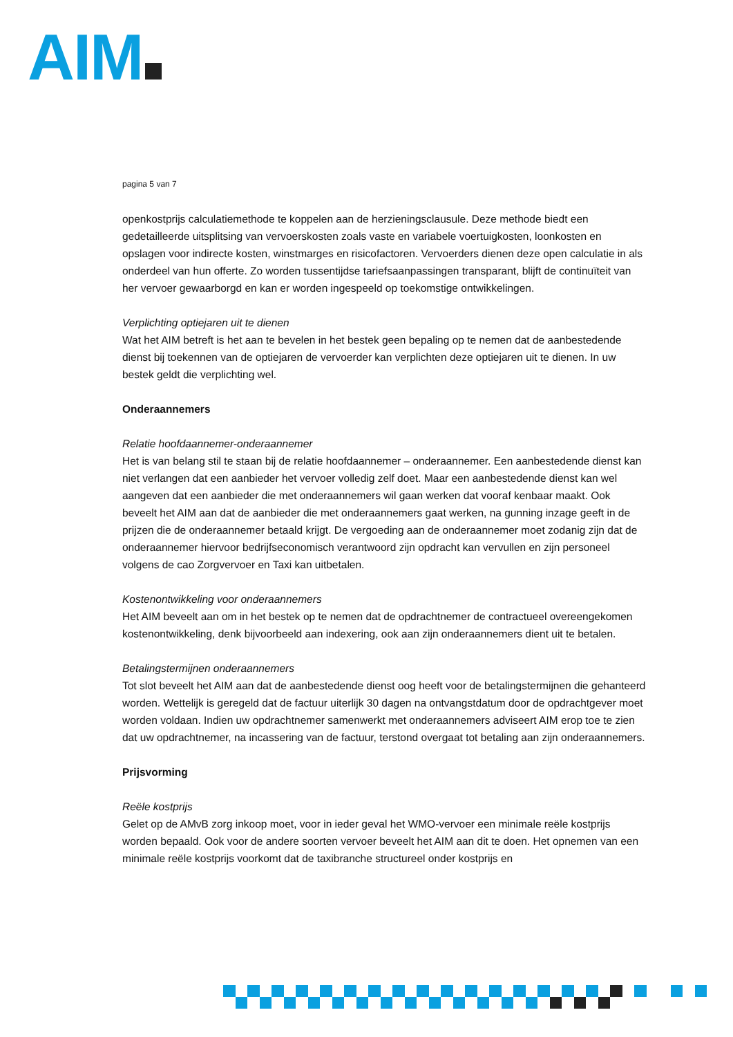AIM
pagina 5 van 7
openkostprijs calculatiemethode te koppelen aan de herzieningsclausule. Deze methode biedt een gedetailleerde uitsplitsing van vervoerskosten zoals vaste en variabele voertuigkosten, loonkosten en opslagen voor indirecte kosten, winstmarges en risicofactoren. Vervoerders dienen deze open calculatie in als onderdeel van hun offerte. Zo worden tussentijdse tariefsaanpassingen transparant, blijft de continuïteit van her vervoer gewaarborgd en kan er worden ingespeeld op toekomstige ontwikkelingen.
Verplichting optiejaren uit te dienen
Wat het AIM betreft is het aan te bevelen in het bestek geen bepaling op te nemen dat de aanbestedende dienst bij toekennen van de optiejaren de vervoerder kan verplichten deze optiejaren uit te dienen. In uw bestek geldt die verplichting wel.
Onderaannemers
Relatie hoofdaannemer-onderaannemer
Het is van belang stil te staan bij de relatie hoofdaannemer – onderaannemer. Een aanbestedende dienst kan niet verlangen dat een aanbieder het vervoer volledig zelf doet. Maar een aanbestedende dienst kan wel aangeven dat een aanbieder die met onderaannemers wil gaan werken dat vooraf kenbaar maakt. Ook beveelt het AIM aan dat de aanbieder die met onderaannemers gaat werken, na gunning inzage geeft in de prijzen die de onderaannemer betaald krijgt. De vergoeding aan de onderaannemer moet zodanig zijn dat de onderaannemer hiervoor bedrijfseconomisch verantwoord zijn opdracht kan vervullen en zijn personeel volgens de cao Zorgvervoer en Taxi kan uitbetalen.
Kostenontwikkeling voor onderaannemers
Het AIM beveelt aan om in het bestek op te nemen dat de opdrachtnemer de contractueel overeengekomen kostenontwikkeling, denk bijvoorbeeld aan indexering, ook aan zijn onderaannemers dient uit te betalen.
Betalingstermijnen onderaannemers
Tot slot beveelt het AIM aan dat de aanbestedende dienst oog heeft voor de betalingstermijnen die gehanteerd worden. Wettelijk is geregeld dat de factuur uiterlijk 30 dagen na ontvangstdatum door de opdrachtgever moet worden voldaan. Indien uw opdrachtnemer samenwerkt met onderaannemers adviseert AIM erop toe te zien dat uw opdrachtnemer, na incassering van de factuur, terstond overgaat tot betaling aan zijn onderaannemers.
Prijsvorming
Reële kostprijs
Gelet op de AMvB zorg inkoop moet, voor in ieder geval het WMO-vervoer een minimale reële kostprijs worden bepaald. Ook voor de andere soorten vervoer beveelt het AIM aan dit te doen. Het opnemen van een minimale reële kostprijs voorkomt dat de taxibranche structureel onder kostprijs en